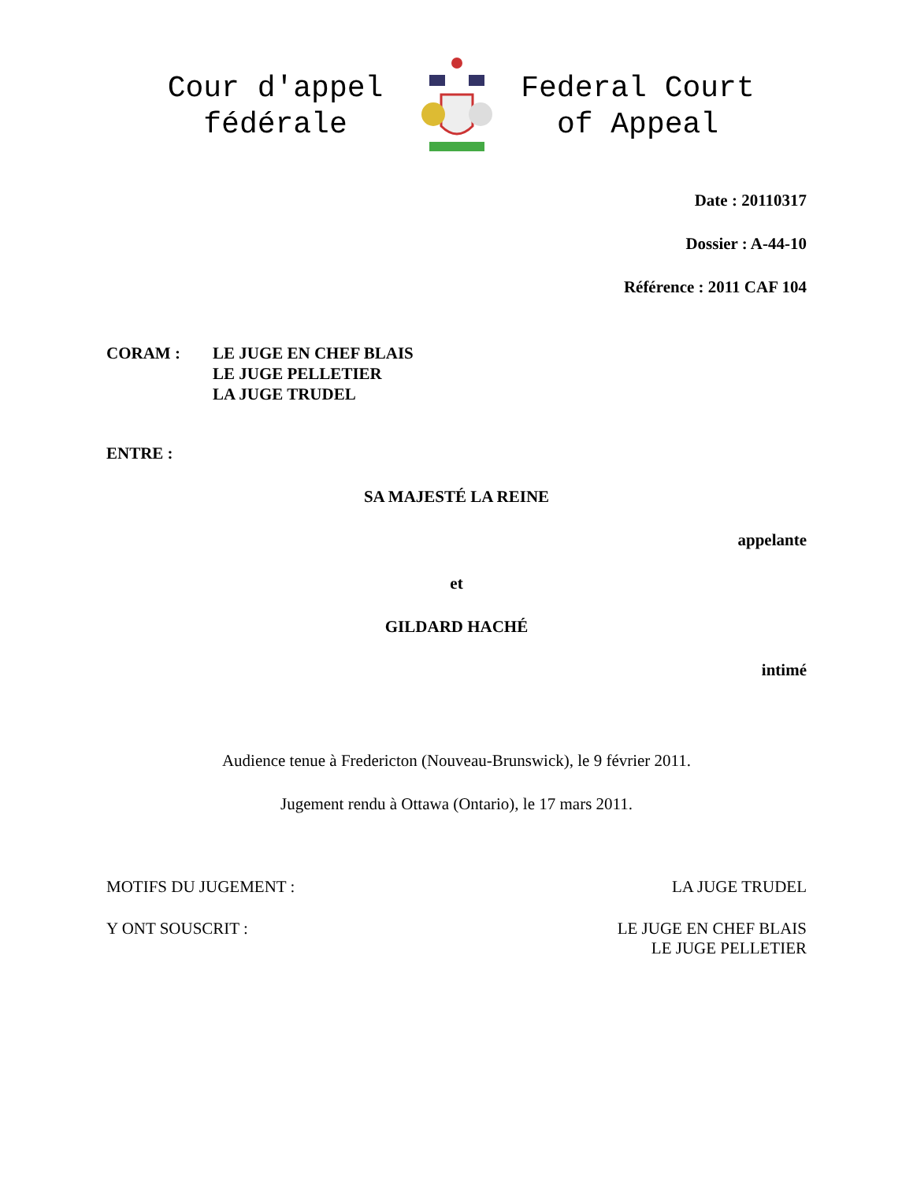Cour d'appel
fédérale
Federal Court
of Appeal
Date : 20110317
Dossier : A-44-10
Référence : 2011 CAF 104
CORAM : LE JUGE EN CHEF BLAIS
LE JUGE PELLETIER
LA JUGE TRUDEL
ENTRE :
SA MAJESTÉ LA REINE
appelante
et
GILDARD HACHÉ
intimé
Audience tenue à Fredericton (Nouveau-Brunswick), le 9 février 2011.
Jugement rendu à Ottawa (Ontario), le 17 mars 2011.
MOTIFS DU JUGEMENT : LA JUGE TRUDEL
Y ONT SOUSCRIT : LE JUGE EN CHEF BLAIS
LE JUGE PELLETIER